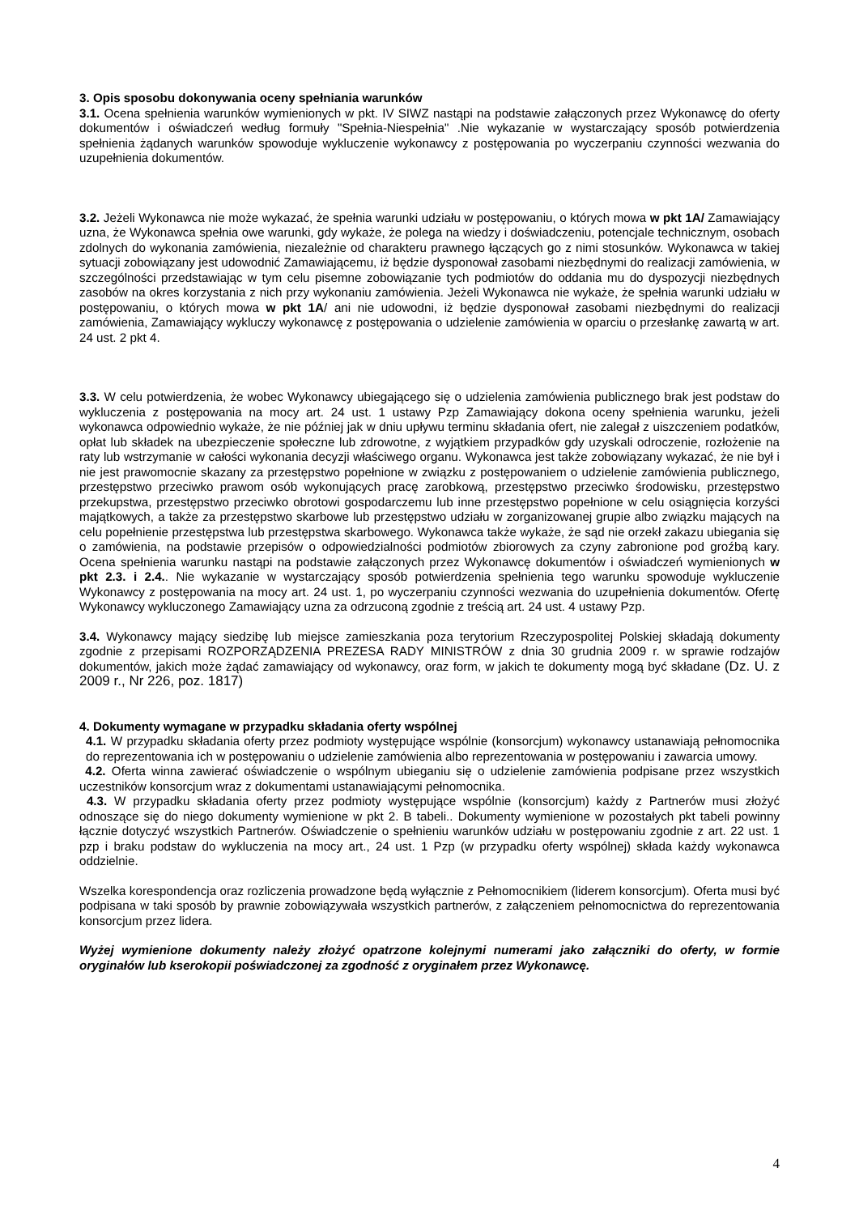3. Opis sposobu dokonywania oceny spełniania warunków
3.1. Ocena spełnienia warunków wymienionych w pkt. IV SIWZ nastąpi na podstawie załączonych przez Wykonawcę do oferty dokumentów i oświadczeń według formuły "Spełnia-Niespełnia" .Nie wykazanie w wystarczający sposób potwierdzenia spełnienia żądanych warunków spowoduje wykluczenie wykonawcy z postępowania po wyczerpaniu czynności wezwania do uzupełnienia dokumentów.
3.2. Jeżeli Wykonawca nie może wykazać, że spełnia warunki udziału w postępowaniu, o których mowa w pkt 1A/ Zamawiający uzna, że Wykonawca spełnia owe warunki, gdy wykaże, że polega na wiedzy i doświadczeniu, potencjale technicznym, osobach zdolnych do wykonania zamówienia, niezależnie od charakteru prawnego łączących go z nimi stosunków. Wykonawca w takiej sytuacji zobowiązany jest udowodnić Zamawiającemu, iż będzie dysponował zasobami niezbędnymi do realizacji zamówienia, w szczególności przedstawiając w tym celu pisemne zobowiązanie tych podmiotów do oddania mu do dyspozycji niezbędnych zasobów na okres korzystania z nich przy wykonaniu zamówienia. Jeżeli Wykonawca nie wykaże, że spełnia warunki udziału w postępowaniu, o których mowa w pkt 1A/ ani nie udowodni, iż będzie dysponował zasobami niezbędnymi do realizacji zamówienia, Zamawiający wykluczy wykonawcę z postępowania o udzielenie zamówienia w oparciu o przesłankę zawartą w art. 24 ust. 2 pkt 4.
3.3. W celu potwierdzenia, że wobec Wykonawcy ubiegającego się o udzielenia zamówienia publicznego brak jest podstaw do wykluczenia z postępowania na mocy art. 24 ust. 1 ustawy Pzp Zamawiający dokona oceny spełnienia warunku, jeżeli wykonawca odpowiednio wykaże, że nie później jak w dniu upływu terminu składania ofert, nie zalegał z uiszczeniem podatków, opłat lub składek na ubezpieczenie społeczne lub zdrowotne, z wyjątkiem przypadków gdy uzyskali odroczenie, rozłożenie na raty lub wstrzymanie w całości wykonania decyzji właściwego organu. Wykonawca jest także zobowiązany wykazać, że nie był i nie jest prawomocnie skazany za przestępstwo popełnione w związku z postępowaniem o udzielenie zamówienia publicznego, przestępstwo przeciwko prawom osób wykonujących pracę zarobkową, przestępstwo przeciwko środowisku, przestępstwo przekupstwa, przestępstwo przeciwko obrotowi gospodarczemu lub inne przestępstwo popełnione w celu osiągnięcia korzyści majątkowych, a także za przestępstwo skarbowe lub przestępstwo udziału w zorganizowanej grupie albo związku mających na celu popełnienie przestępstwa lub przestępstwa skarbowego. Wykonawca także wykaże, że sąd nie orzekł zakazu ubiegania się o zamówienia, na podstawie przepisów o odpowiedzialności podmiotów zbiorowych za czyny zabronione pod groźbą kary. Ocena spełnienia warunku nastąpi na podstawie załączonych przez Wykonawcę dokumentów i oświadczeń wymienionych w pkt 2.3. i 2.4.. Nie wykazanie w wystarczający sposób potwierdzenia spełnienia tego warunku spowoduje wykluczenie Wykonawcy z postępowania na mocy art. 24 ust. 1, po wyczerpaniu czynności wezwania do uzupełnienia dokumentów. Ofertę Wykonawcy wykluczonego Zamawiający uzna za odrzuconą zgodnie z treścią art. 24 ust. 4 ustawy Pzp.
3.4. Wykonawcy mający siedzibę lub miejsce zamieszkania poza terytorium Rzeczypospolitej Polskiej składają dokumenty zgodnie z przepisami ROZPORZĄDZENIA PREZESA RADY MINISTRÓW z dnia 30 grudnia 2009 r. w sprawie rodzajów dokumentów, jakich może żądać zamawiający od wykonawcy, oraz form, w jakich te dokumenty mogą być składane (Dz. U. z 2009 r., Nr 226, poz. 1817)
4. Dokumenty wymagane w przypadku składania oferty wspólnej
4.1. W przypadku składania oferty przez podmioty występujące wspólnie (konsorcjum) wykonawcy ustanawiają pełnomocnika do reprezentowania ich w postępowaniu o udzielenie zamówienia albo reprezentowania w postępowaniu i zawarcia umowy.
4.2. Oferta winna zawierać oświadczenie o wspólnym ubieganiu się o udzielenie zamówienia podpisane przez wszystkich uczestników konsorcjum wraz z dokumentami ustanawiającymi pełnomocnika.
4.3. W przypadku składania oferty przez podmioty występujące wspólnie (konsorcjum) każdy z Partnerów musi złożyć odnoszące się do niego dokumenty wymienione w pkt 2. B tabeli.. Dokumenty wymienione w pozostałych pkt tabeli powinny łącznie dotyczyć wszystkich Partnerów. Oświadczenie o spełnieniu warunków udziału w postępowaniu zgodnie z art. 22 ust. 1 pzp i braku podstaw do wykluczenia na mocy art., 24 ust. 1 Pzp (w przypadku oferty wspólnej) składa każdy wykonawca oddzielnie.
Wszelka korespondencja oraz rozliczenia prowadzone będą wyłącznie z Pełnomocnikiem (liderem konsorcjum). Oferta musi być podpisana w taki sposób by prawnie zobowiązywała wszystkich partnerów, z załączeniem pełnomocnictwa do reprezentowania konsorcjum przez lidera.
Wyżej wymienione dokumenty należy złożyć opatrzone kolejnymi numerami jako załączniki do oferty, w formie oryginałów lub kserokopii poświadczonej za zgodność z oryginałem przez Wykonawcę.
4